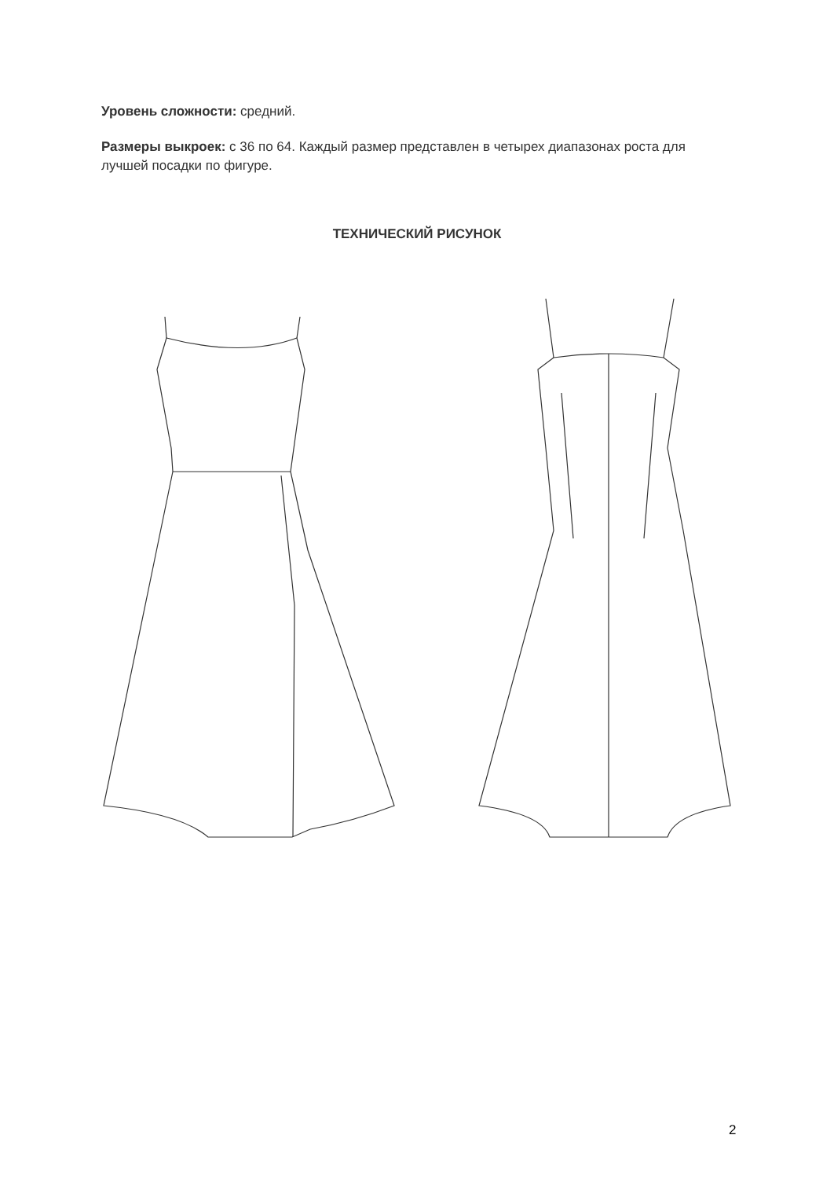Уровень сложности: средний.
Размеры выкроек: с 36 по 64. Каждый размер представлен в четырех диапазонах роста для лучшей посадки по фигуре.
ТЕХНИЧЕСКИЙ РИСУНОК
2